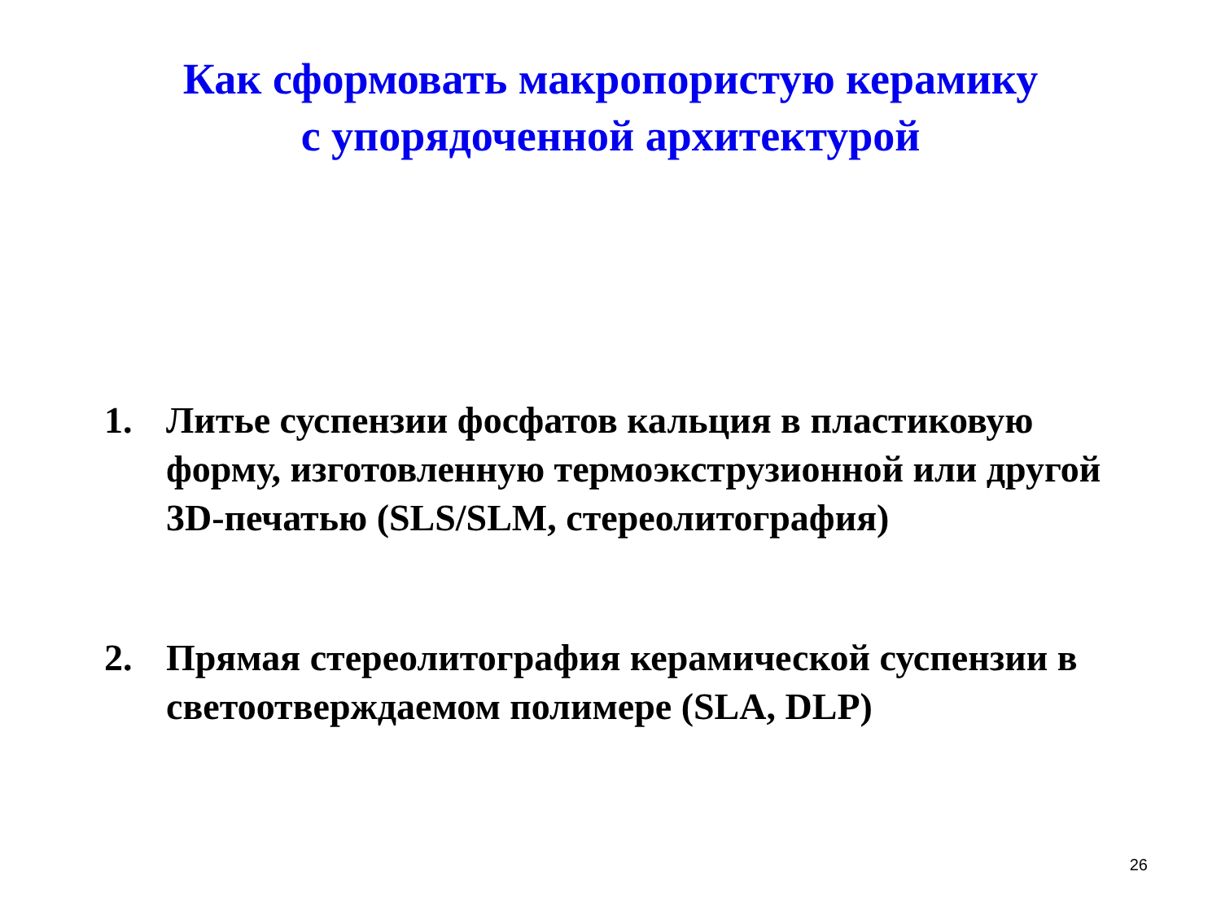Как сформовать макропористую керамику
с упорядоченной архитектурой
1. Литье суспензии фосфатов кальция в пластиковую форму, изготовленную термоэкструзионной или другой 3D-печатью (SLS/SLM, стереолитография)
2. Прямая стереолитография керамической суспензии в светоотверждаемом полимере (SLA, DLP)
26